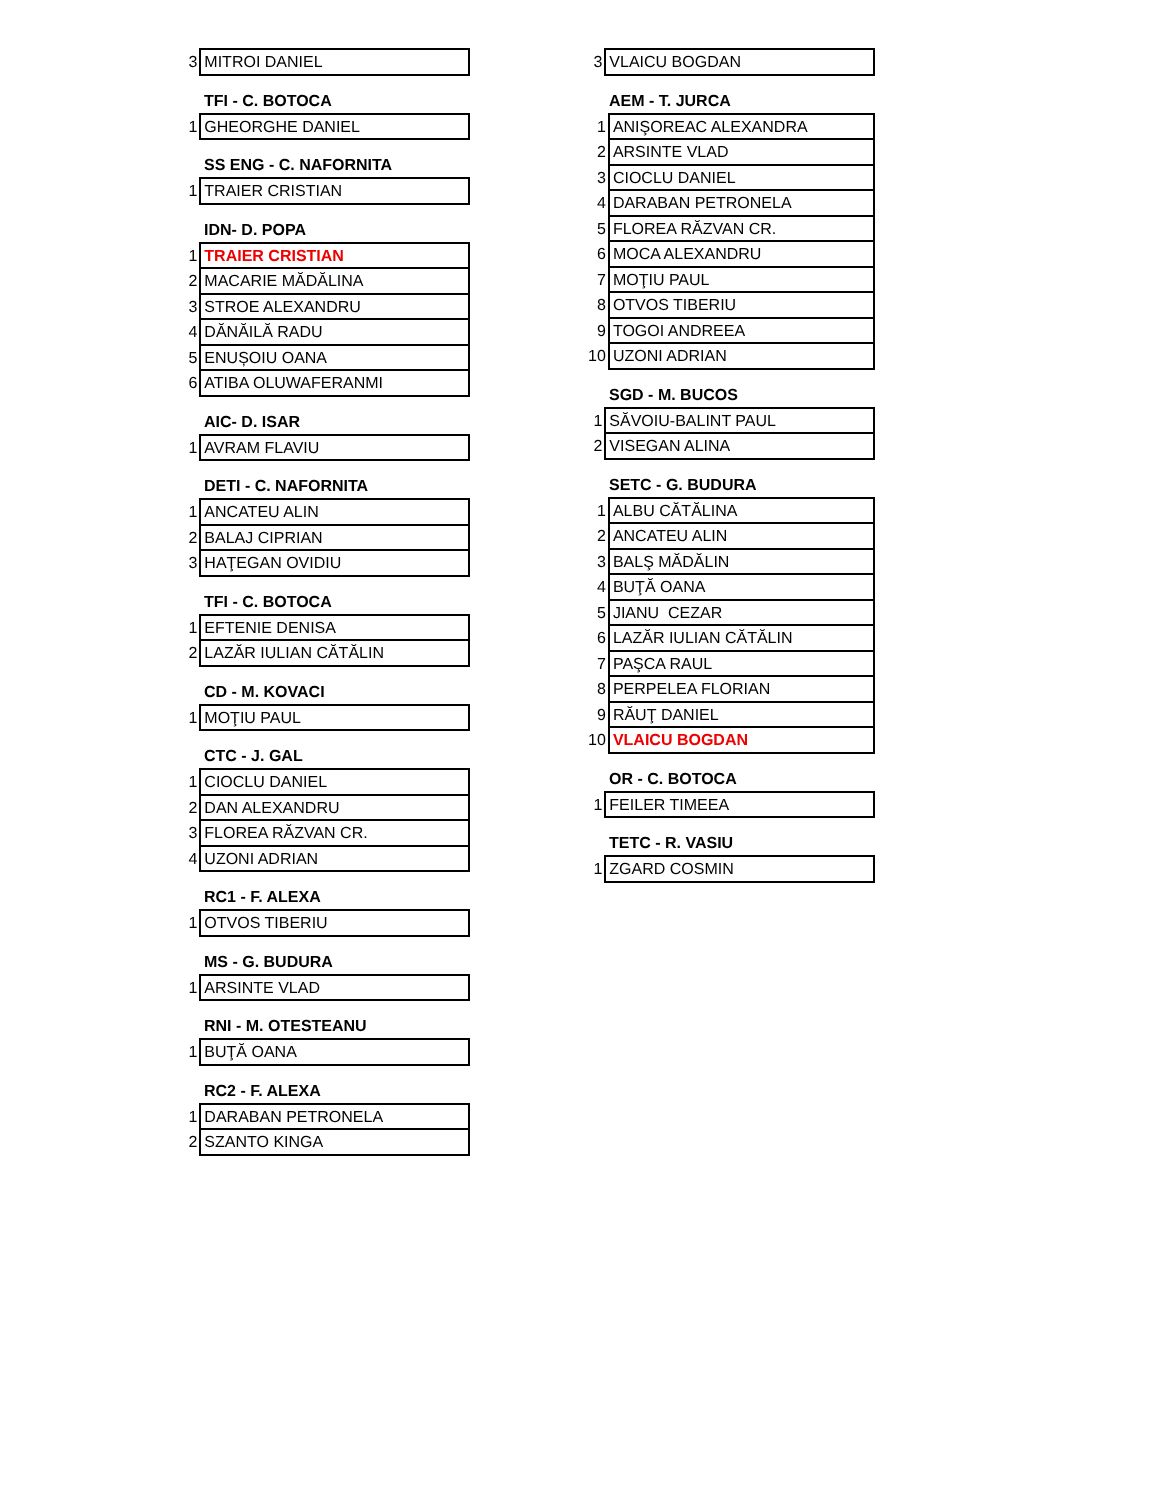| 3 | MITROI DANIEL |
TFI - C. BOTOCA
| 1 | GHEORGHE DANIEL |
SS ENG - C. NAFORNITA
| 1 | TRAIER CRISTIAN |
IDN- D. POPA
| 1 | TRAIER CRISTIAN |
| 2 | MACARIE MĂDĂLINA |
| 3 | STROE ALEXANDRU |
| 4 | DĂNĂILĂ RADU |
| 5 | ENUȘOIU OANA |
| 6 | ATIBA OLUWAFERANMI |
AIC- D. ISAR
| 1 | AVRAM FLAVIU |
DETI - C. NAFORNITA
| 1 | ANCATEU ALIN |
| 2 | BALAJ CIPRIAN |
| 3 | HAŢEGAN OVIDIU |
TFI - C. BOTOCA
| 1 | EFTENIE DENISA |
| 2 | LAZĂR IULIAN CĂTĂLIN |
CD - M. KOVACI
| 1 | MOŢIU PAUL |
CTC - J. GAL
| 1 | CIOCLU DANIEL |
| 2 | DAN ALEXANDRU |
| 3 | FLOREA RĂZVAN CR. |
| 4 | UZONI ADRIAN |
RC1 - F. ALEXA
| 1 | OTVOS TIBERIU |
MS - G. BUDURA
| 1 | ARSINTE VLAD |
RNI - M. OTESTEANU
| 1 | BUŢĂ OANA |
RC2 - F. ALEXA
| 1 | DARABAN PETRONELA |
| 2 | SZANTO KINGA |
| 3 | VLAICU BOGDAN |
AEM - T. JURCA
| 1 | ANIŞOREAC ALEXANDRA |
| 2 | ARSINTE VLAD |
| 3 | CIOCLU DANIEL |
| 4 | DARABAN PETRONELA |
| 5 | FLOREA RĂZVAN CR. |
| 6 | MOCA ALEXANDRU |
| 7 | MOŢIU PAUL |
| 8 | OTVOS TIBERIU |
| 9 | TOGOI ANDREEA |
| 10 | UZONI ADRIAN |
SGD - M. BUCOS
| 1 | SĂVOIU-BALINT PAUL |
| 2 | VISEGAN ALINA |
SETC - G. BUDURA
| 1 | ALBU CĂTĂLINA |
| 2 | ANCATEU ALIN |
| 3 | BALŞ MĂDĂLIN |
| 4 | BUŢĂ OANA |
| 5 | JIANU CEZAR |
| 6 | LAZĂR IULIAN CĂTĂLIN |
| 7 | PAŞCA RAUL |
| 8 | PERPELEA FLORIAN |
| 9 | RĂUŢ DANIEL |
| 10 | VLAICU BOGDAN |
OR - C. BOTOCA
| 1 | FEILER TIMEEA |
TETC - R. VASIU
| 1 | ZGARD COSMIN |